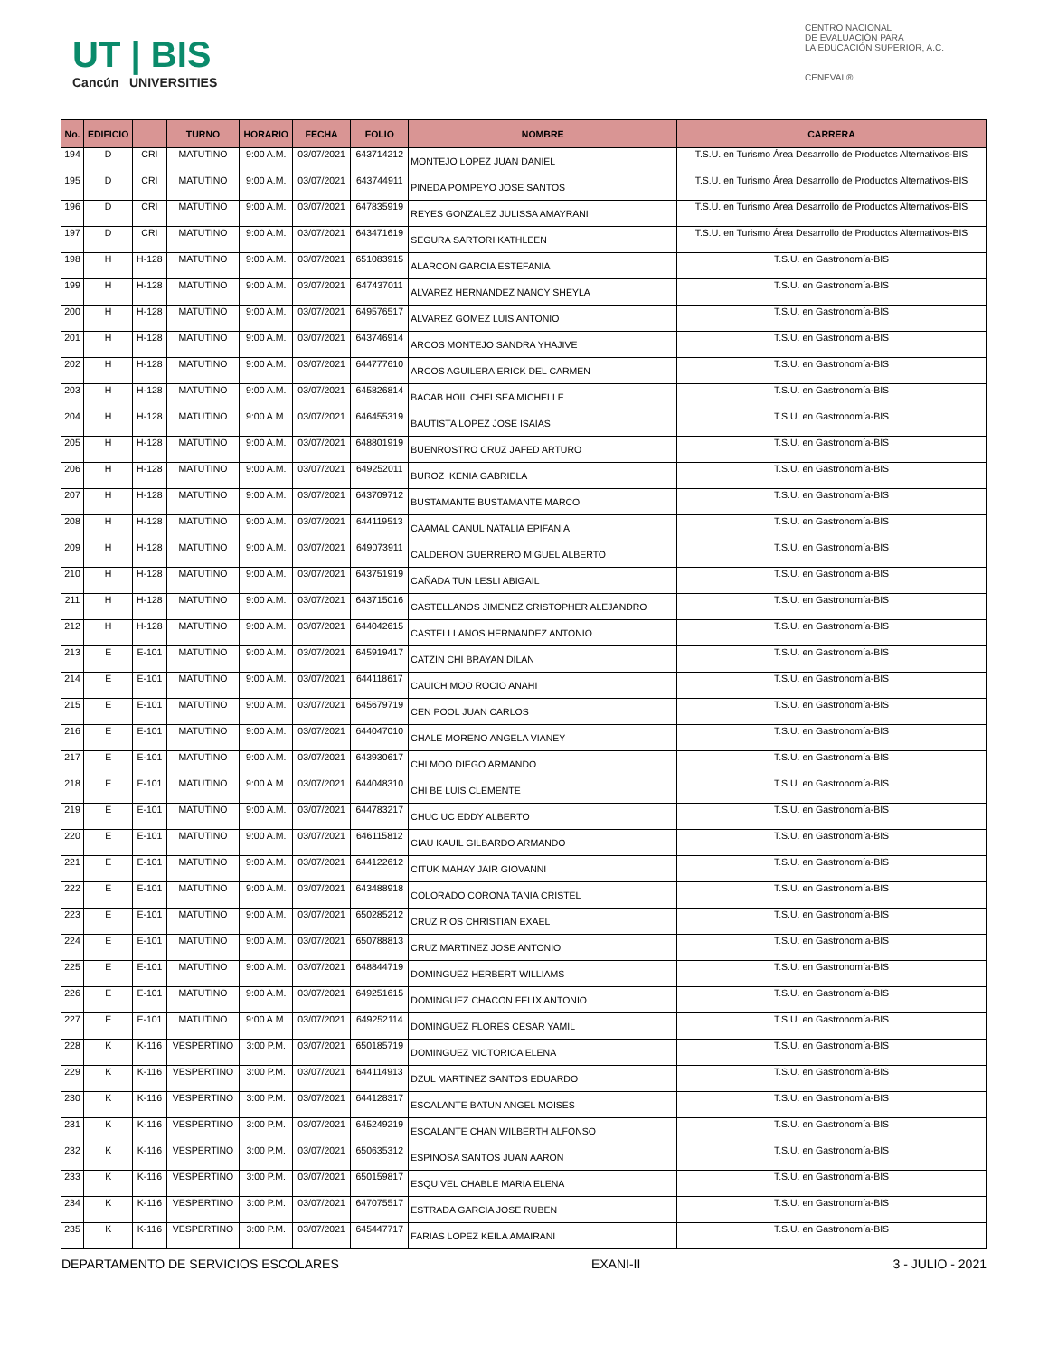UT | BIS
Cancún UNIVERSITIES
CENTRO NACIONAL
DE EVALUACIÓN PARA
LA EDUCACIÓN SUPERIOR, A.C.
CENEVAL®
| No. | EDIFICIO | | TURNO | HORARIO | FECHA | FOLIO | NOMBRE | CARRERA |
| --- | --- | --- | --- | --- | --- | --- | --- | --- |
| 194 | D | CRI | MATUTINO | 9:00 A.M. | 03/07/2021 | 643714212 | MONTEJO LOPEZ JUAN DANIEL | T.S.U. en Turismo Área Desarrollo de Productos Alternativos-BIS |
| 195 | D | CRI | MATUTINO | 9:00 A.M. | 03/07/2021 | 643744911 | PINEDA POMPEYO JOSE SANTOS | T.S.U. en Turismo Área Desarrollo de Productos Alternativos-BIS |
| 196 | D | CRI | MATUTINO | 9:00 A.M. | 03/07/2021 | 647835919 | REYES GONZALEZ JULISSA AMAYRANI | T.S.U. en Turismo Área Desarrollo de Productos Alternativos-BIS |
| 197 | D | CRI | MATUTINO | 9:00 A.M. | 03/07/2021 | 643471619 | SEGURA SARTORI KATHLEEN | T.S.U. en Turismo Área Desarrollo de Productos Alternativos-BIS |
| 198 | H | H-128 | MATUTINO | 9:00 A.M. | 03/07/2021 | 651083915 | ALARCON GARCIA ESTEFANIA | T.S.U. en Gastronomía-BIS |
| 199 | H | H-128 | MATUTINO | 9:00 A.M. | 03/07/2021 | 647437011 | ALVAREZ HERNANDEZ NANCY SHEYLA | T.S.U. en Gastronomía-BIS |
| 200 | H | H-128 | MATUTINO | 9:00 A.M. | 03/07/2021 | 649576517 | ALVAREZ GOMEZ LUIS ANTONIO | T.S.U. en Gastronomía-BIS |
| 201 | H | H-128 | MATUTINO | 9:00 A.M. | 03/07/2021 | 643746914 | ARCOS MONTEJO SANDRA YHAJIVE | T.S.U. en Gastronomía-BIS |
| 202 | H | H-128 | MATUTINO | 9:00 A.M. | 03/07/2021 | 644777610 | ARCOS AGUILERA ERICK DEL CARMEN | T.S.U. en Gastronomía-BIS |
| 203 | H | H-128 | MATUTINO | 9:00 A.M. | 03/07/2021 | 645826814 | BACAB HOIL CHELSEA MICHELLE | T.S.U. en Gastronomía-BIS |
| 204 | H | H-128 | MATUTINO | 9:00 A.M. | 03/07/2021 | 646455319 | BAUTISTA LOPEZ JOSE ISAIAS | T.S.U. en Gastronomía-BIS |
| 205 | H | H-128 | MATUTINO | 9:00 A.M. | 03/07/2021 | 648801919 | BUENROSTRO CRUZ JAFED ARTURO | T.S.U. en Gastronomía-BIS |
| 206 | H | H-128 | MATUTINO | 9:00 A.M. | 03/07/2021 | 649252011 | BUROZ KENIA GABRIELA | T.S.U. en Gastronomía-BIS |
| 207 | H | H-128 | MATUTINO | 9:00 A.M. | 03/07/2021 | 643709712 | BUSTAMANTE BUSTAMANTE MARCO | T.S.U. en Gastronomía-BIS |
| 208 | H | H-128 | MATUTINO | 9:00 A.M. | 03/07/2021 | 644119513 | CAAMAL CANUL NATALIA EPIFANIA | T.S.U. en Gastronomía-BIS |
| 209 | H | H-128 | MATUTINO | 9:00 A.M. | 03/07/2021 | 649073911 | CALDERON GUERRERO MIGUEL ALBERTO | T.S.U. en Gastronomía-BIS |
| 210 | H | H-128 | MATUTINO | 9:00 A.M. | 03/07/2021 | 643751919 | CAÑADA TUN LESLI ABIGAIL | T.S.U. en Gastronomía-BIS |
| 211 | H | H-128 | MATUTINO | 9:00 A.M. | 03/07/2021 | 643715016 | CASTELLANOS JIMENEZ CRISTOPHER ALEJANDRO | T.S.U. en Gastronomía-BIS |
| 212 | H | H-128 | MATUTINO | 9:00 A.M. | 03/07/2021 | 644042615 | CASTELLLANOS HERNANDEZ ANTONIO | T.S.U. en Gastronomía-BIS |
| 213 | E | E-101 | MATUTINO | 9:00 A.M. | 03/07/2021 | 645919417 | CATZIN CHI BRAYAN DILAN | T.S.U. en Gastronomía-BIS |
| 214 | E | E-101 | MATUTINO | 9:00 A.M. | 03/07/2021 | 644118617 | CAUICH MOO ROCIO ANAHI | T.S.U. en Gastronomía-BIS |
| 215 | E | E-101 | MATUTINO | 9:00 A.M. | 03/07/2021 | 645679719 | CEN POOL JUAN CARLOS | T.S.U. en Gastronomía-BIS |
| 216 | E | E-101 | MATUTINO | 9:00 A.M. | 03/07/2021 | 644047010 | CHALE MORENO ANGELA VIANEY | T.S.U. en Gastronomía-BIS |
| 217 | E | E-101 | MATUTINO | 9:00 A.M. | 03/07/2021 | 643930617 | CHI MOO DIEGO ARMANDO | T.S.U. en Gastronomía-BIS |
| 218 | E | E-101 | MATUTINO | 9:00 A.M. | 03/07/2021 | 644048310 | CHI BE LUIS CLEMENTE | T.S.U. en Gastronomía-BIS |
| 219 | E | E-101 | MATUTINO | 9:00 A.M. | 03/07/2021 | 644783217 | CHUC UC EDDY ALBERTO | T.S.U. en Gastronomía-BIS |
| 220 | E | E-101 | MATUTINO | 9:00 A.M. | 03/07/2021 | 646115812 | CIAU KAUIL GILBARDO ARMANDO | T.S.U. en Gastronomía-BIS |
| 221 | E | E-101 | MATUTINO | 9:00 A.M. | 03/07/2021 | 644122612 | CITUK MAHAY JAIR GIOVANNI | T.S.U. en Gastronomía-BIS |
| 222 | E | E-101 | MATUTINO | 9:00 A.M. | 03/07/2021 | 643488918 | COLORADO CORONA TANIA CRISTEL | T.S.U. en Gastronomía-BIS |
| 223 | E | E-101 | MATUTINO | 9:00 A.M. | 03/07/2021 | 650285212 | CRUZ RIOS CHRISTIAN EXAEL | T.S.U. en Gastronomía-BIS |
| 224 | E | E-101 | MATUTINO | 9:00 A.M. | 03/07/2021 | 650788813 | CRUZ MARTINEZ JOSE ANTONIO | T.S.U. en Gastronomía-BIS |
| 225 | E | E-101 | MATUTINO | 9:00 A.M. | 03/07/2021 | 648844719 | DOMINGUEZ HERBERT WILLIAMS | T.S.U. en Gastronomía-BIS |
| 226 | E | E-101 | MATUTINO | 9:00 A.M. | 03/07/2021 | 649251615 | DOMINGUEZ CHACON FELIX ANTONIO | T.S.U. en Gastronomía-BIS |
| 227 | E | E-101 | MATUTINO | 9:00 A.M. | 03/07/2021 | 649252114 | DOMINGUEZ FLORES CESAR YAMIL | T.S.U. en Gastronomía-BIS |
| 228 | K | K-116 | VESPERTINO | 3:00 P.M. | 03/07/2021 | 650185719 | DOMINGUEZ VICTORICA ELENA | T.S.U. en Gastronomía-BIS |
| 229 | K | K-116 | VESPERTINO | 3:00 P.M. | 03/07/2021 | 644114913 | DZUL MARTINEZ SANTOS EDUARDO | T.S.U. en Gastronomía-BIS |
| 230 | K | K-116 | VESPERTINO | 3:00 P.M. | 03/07/2021 | 644128317 | ESCALANTE BATUN ANGEL MOISES | T.S.U. en Gastronomía-BIS |
| 231 | K | K-116 | VESPERTINO | 3:00 P.M. | 03/07/2021 | 645249219 | ESCALANTE CHAN WILBERTH ALFONSO | T.S.U. en Gastronomía-BIS |
| 232 | K | K-116 | VESPERTINO | 3:00 P.M. | 03/07/2021 | 650635312 | ESPINOSA SANTOS JUAN AARON | T.S.U. en Gastronomía-BIS |
| 233 | K | K-116 | VESPERTINO | 3:00 P.M. | 03/07/2021 | 650159817 | ESQUIVEL CHABLE MARIA ELENA | T.S.U. en Gastronomía-BIS |
| 234 | K | K-116 | VESPERTINO | 3:00 P.M. | 03/07/2021 | 647075517 | ESTRADA GARCIA JOSE RUBEN | T.S.U. en Gastronomía-BIS |
| 235 | K | K-116 | VESPERTINO | 3:00 P.M. | 03/07/2021 | 645447717 | FARIAS LOPEZ KEILA AMAIRANI | T.S.U. en Gastronomía-BIS |
DEPARTAMENTO DE SERVICIOS ESCOLARES EXANI-II 3 - JULIO - 2021